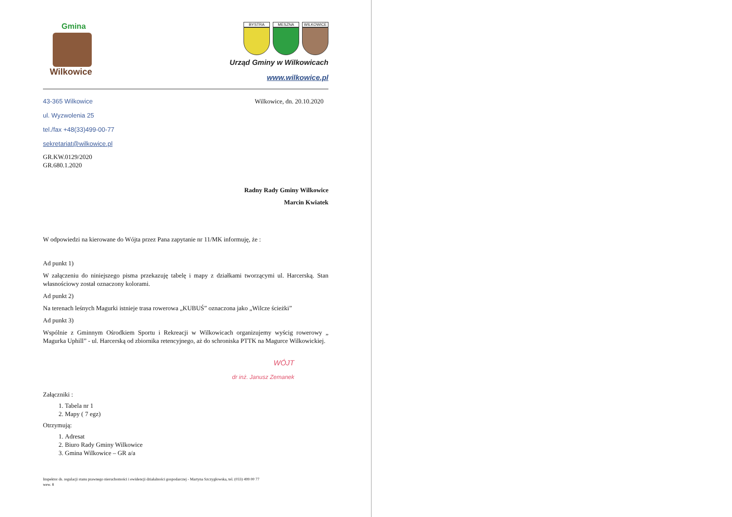Gmina
Wilkowice
BYSTRA MESZNA WILKOWICE
Urząd Gminy w Wilkowicach
www.wilkowice.pl
43-365 Wilkowice
ul. Wyzwolenia 25
tel./fax +48(33)499-00-77
sekretariat@wilkowice.pl
Wilkowice, dn. 20.10.2020
GR.KW.0129/2020
GR.680.1.2020
Radny Rady Gminy Wilkowice
Marcin Kwiatek
W odpowiedzi na kierowane do Wójta przez Pana zapytanie nr 11/MK informuję, że :
Ad punkt 1)
W załączeniu do niniejszego pisma przekazuję tabelę i mapy z działkami tworzącymi ul. Harcerską. Stan własnościowy został oznaczony kolorami.
Ad punkt 2)
Na terenach leśnych Magurki istnieje trasa rowerowa „KUBUŚ” oznaczona jako „Wilcze ścieżki”
Ad punkt 3)
Wspólnie z Gminnym Ośrodkiem Sportu i Rekreacji w Wilkowicach organizujemy wyścig rowerowy „ Magurka Uphill” - ul. Harcerską od zbiornika retencyjnego, aż do schroniska PTTK na Magurce Wilkowickiej.
WÓJT
dr inż. Janusz Zemanek
Załączniki :
1. Tabela nr 1
2. Mapy ( 7 egz)
Otrzymują:
1. Adresat
2. Biuro Rady Gminy Wilkowice
3. Gmina Wilkowice – GR a/a
Inspektor ds. regulacji stanu prawnego nieruchomości i ewidencji działalności gospodarczej - Martyna Szczygłowska, tel. (033) 499 00 77
wew. 8